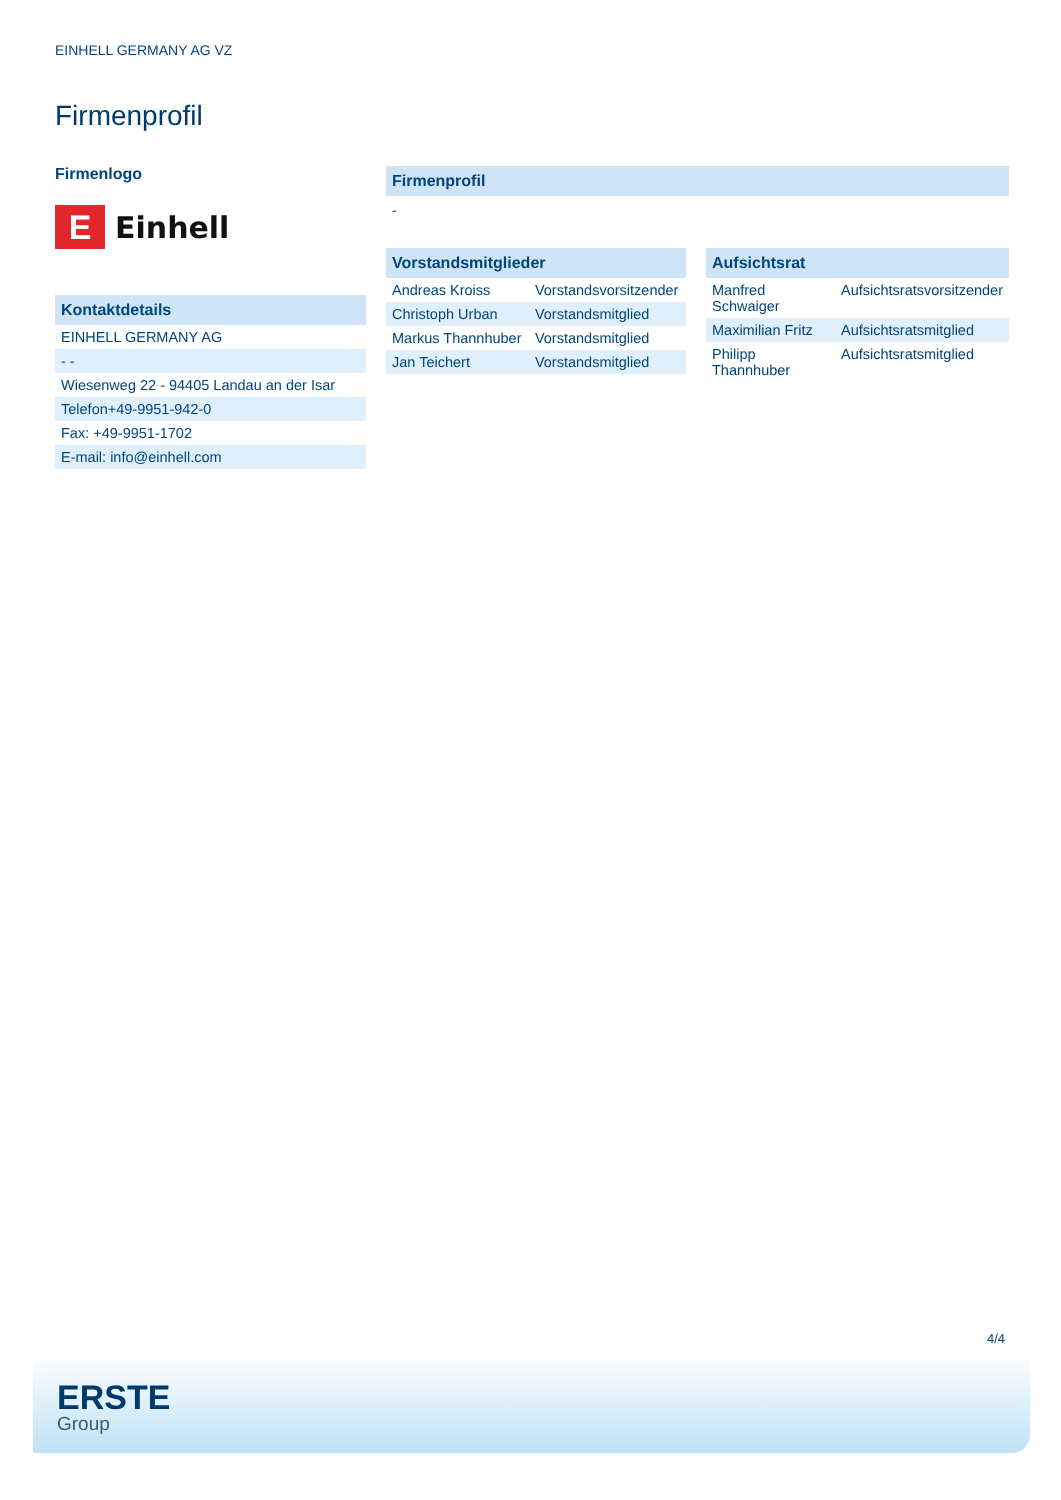EINHELL GERMANY AG VZ
Firmenprofil
Firmenlogo
E
Einhell
Kontaktdetails
| EINHELL GERMANY AG |
| - - |
| Wiesenweg 22 - 94405 Landau an der Isar |
| Telefon+49-9951-942-0 |
| Fax: +49-9951-1702 |
| E-mail: info@einhell.com |
Firmenprofil
-
Vorstandsmitglieder
| Andreas Kroiss | Vorstandsvorsitzender |
| Christoph Urban | Vorstandsmitglied |
| Markus Thannhuber | Vorstandsmitglied |
| Jan Teichert | Vorstandsmitglied |
Aufsichtsrat
| Manfred Schwaiger | Aufsichtsratsvorsitzender |
| Maximilian Fritz | Aufsichtsratsmitglied |
| Philipp Thannhuber | Aufsichtsratsmitglied |
4/4
ERSTE
Group